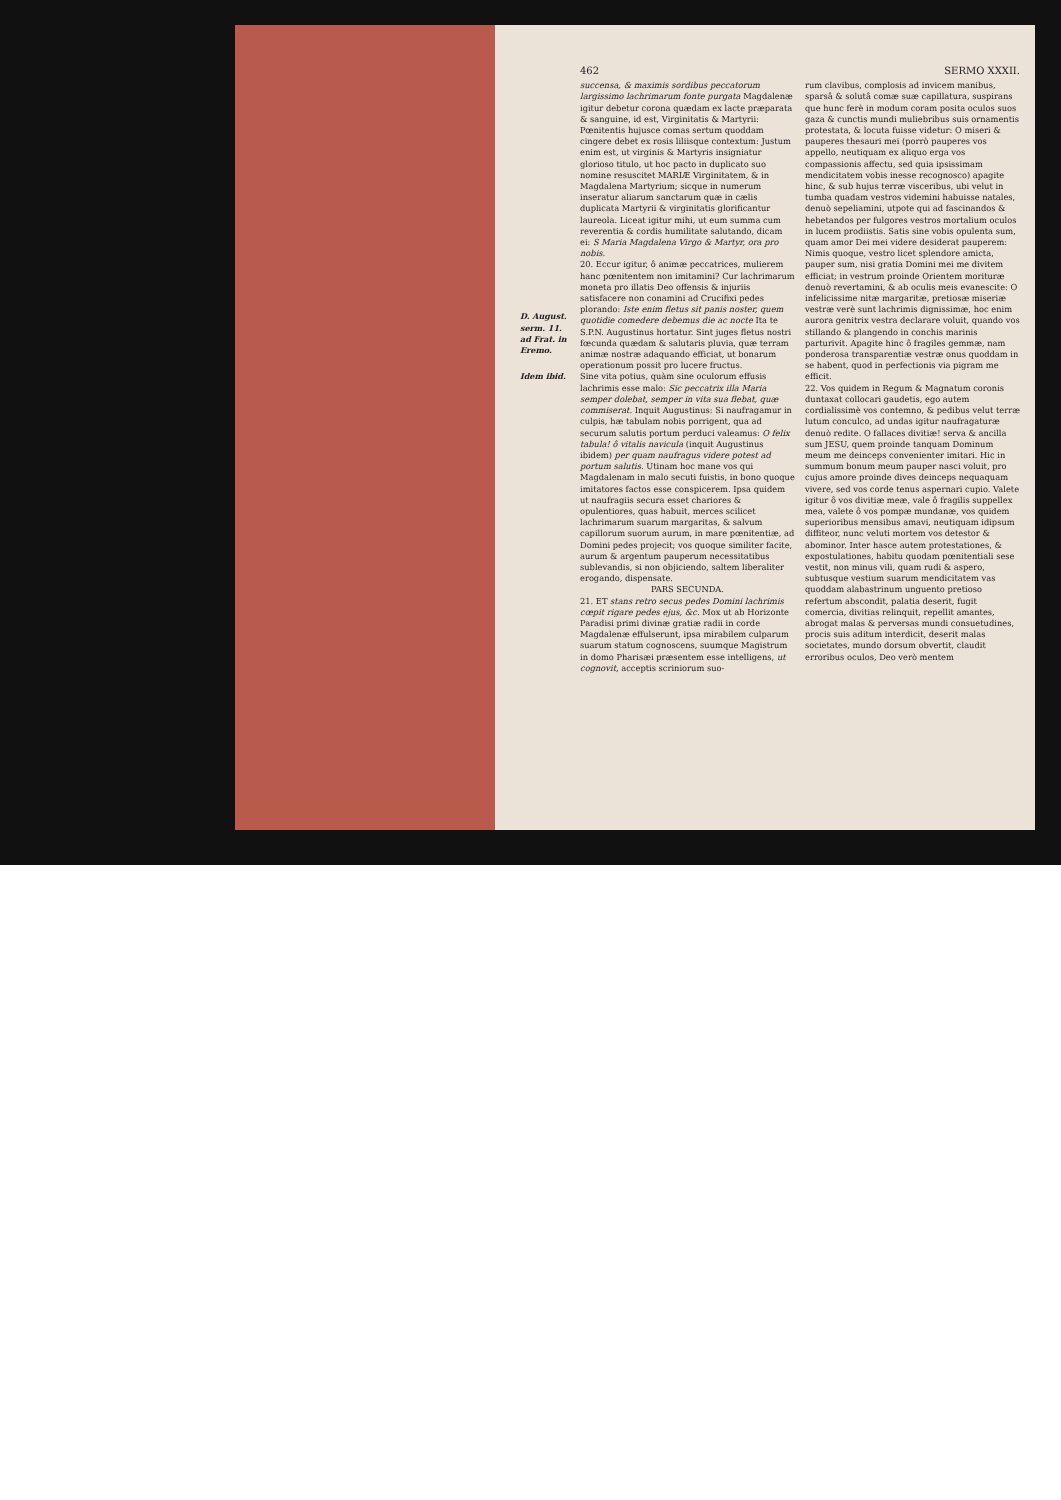462 SERMO XXXII.
succensa, & maximis sordibus peccatorum largissimo lachrimarum fonte purgata Magdalenæ igitur debetur corona quædam ex lacte præparata & sanguine, id est, Virginitatis & Martyrii: Pœnitentis hujusce comas sertum quoddam cingere debet ex rosis liliisque contextum: Justum enim est, ut virginis & Martyris insigniatur glorioso titulo, ut hoc pacto in duplicato suo nomine resuscitet MARIÆ Virginitatem, & in Magdalena Martyrium; sicque in numerum inseratur aliarum sanctarum quæ in cælis duplicata Martyrii & virginitatis glorificantur laureola. Liceat igitur mihi, ut eum summa cum reverentia & cordis humilitate salutando, dicam ei: S Maria Magdalena Virgo & Martyr, ora pro nobis.
20. Eccur igitur, ô animæ peccatrices, mulierem hanc pœnitentem non imitamini? Cur lachrimarum moneta pro illatis Deo offensis & injuriis satisfacere non conamini ad Crucifixi pedes plorando: Iste enim fletus sit panis noster, quem quotidie comedere debemus die ac nocte Ita te S.P.N. Augustinus hortatur. Sint juges fletus nostri fœcunda quædam & salutaris pluvia, quæ terram animæ nostræ adaquando efficiat, ut bonarum operationum possit pro lucere fructus.
D. August. serm. 11. ad Frat. in Eremo.
Idem ibid.
Sine vita potius, quàm sine oculorum effusis lachrimis esse malo: Sic peccatrix illa Maria semper dolebat, semper in vita sua flebat, quæ commiserat. Inquit Augustinus: Si naufragamur in culpis, hæ tabulam nobis porrigent, qua ad securum salutis portum perduci valeamus: O felix tabula! ô vitalis navicula (inquit Augustinus ibidem) per quam naufragus videre potest ad portum salutis. Utinam hoc mane vos qui Magdalenam in malo secuti fuistis, in bono quoque imitatores factos esse conspicerem. Ipsa quidem ut naufragiis secura esset chariores & opulentiores, quas habuit, merces scilicet lachrimarum suarum margaritas, & salvum capillorum suorum aurum, in mare pœnitentiæ, ad Domini pedes projecit; vos quoque similiter facite, aurum & argentum pauperum necessitatibus sublevandis, si non objiciendo, saltem liberaliter erogando, dispensate.
PARS SECUNDA.
21. ET stans retro secus pedes Domini lachrimis cœpit rigare pedes ejus, &c. Mox ut ab Horizonte Paradisi primi divinæ gratiæ radii in corde Magdalenæ effulserunt, ipsa mirabilem culparum suarum statum cognoscens, suumque Magistrum in domo Pharisæi præsentem esse intelligens, ut cognovit, acceptis scriniorum suo-
rum clavibus, complosis ad invicem manibus, sparsâ & solutâ comæ suæ capillatura, suspirans que hunc ferè in modum coram posita oculos suos gaza & cunctis mundi muliebribus suis ornamentis protestata, & locuta fuisse videtur: O miseri & pauperes thesauri mei (porrò pauperes vos appello, neutiquam ex aliquo erga vos compassionis affectu, sed quia ipsissimam mendicitatem vobis inesse recognosco) apagite hinc, & sub hujus terræ visceribus, ubi velut in tumba quadam vestros videmini habuisse natales, denuò sepeliamini, utpote qui ad fascinandos & hebetandos per fulgores vestros mortalium oculos in lucem prodiistis. Satis sine vobis opulenta sum, quam amor Dei mei videre desiderat pauperem: Nimis quoque, vestro licet splendore amicta, pauper sum, nisi gratia Domini mei me divitem efficiat; in vestrum proinde Orientem morituræ denuò revertamini, & ab oculis meis evanescite: O infelicissime nitæ margaritæ, pretiosæ miseriæ vestræ verè sunt lachrimis dignissimæ, hoc enim aurora genitrix vestra declarare voluit, quando vos stillando & plangendo in conchis marinis parturivit. Apagite hinc ô fragiles gemmæ, nam ponderosa transparentiæ vestræ onus quoddam in se habent, quod in perfectionis via pigram me efficit.
22. Vos quidem in Regum & Magnatum coronis duntaxat collocari gaudetis, ego autem cordialissimè vos contemno, & pedibus velut terræ lutum conculco, ad undas igitur naufragaturæ denuò redite. O fallaces divitiæ! serva & ancilla sum JESU, quem proinde tanquam Dominum meum me deinceps convenienter imitari. Hic in summum bonum meum pauper nasci voluit, pro cujus amore proinde dives deinceps nequaquam vivere, sed vos corde tenus aspernari cupio. Valete igitur ô vos divitiæ meæ, vale ô fragilis suppellex mea, valete ô vos pompæ mundanæ, vos quidem superioribus mensibus amavi, neutiquam idipsum diffiteor, nunc veluti mortem vos detestor & abominor. Inter hasce autem protestationes, & expostulationes, habitu quodam pœnitentiali sese vestit, non minus vili, quam rudi & aspero, subtusque vestium suarum mendicitatem vas quoddam alabastrinum unguento pretioso refertum abscondit, palatia deserit, fugit comercia, divitias relinquit, repellit amantes, abrogat malas & perversas mundi consuetudines, procis suis aditum interdicit, deserit malas societates, mundo dorsum obvertit, claudit erroribus oculos, Deo verò mentem